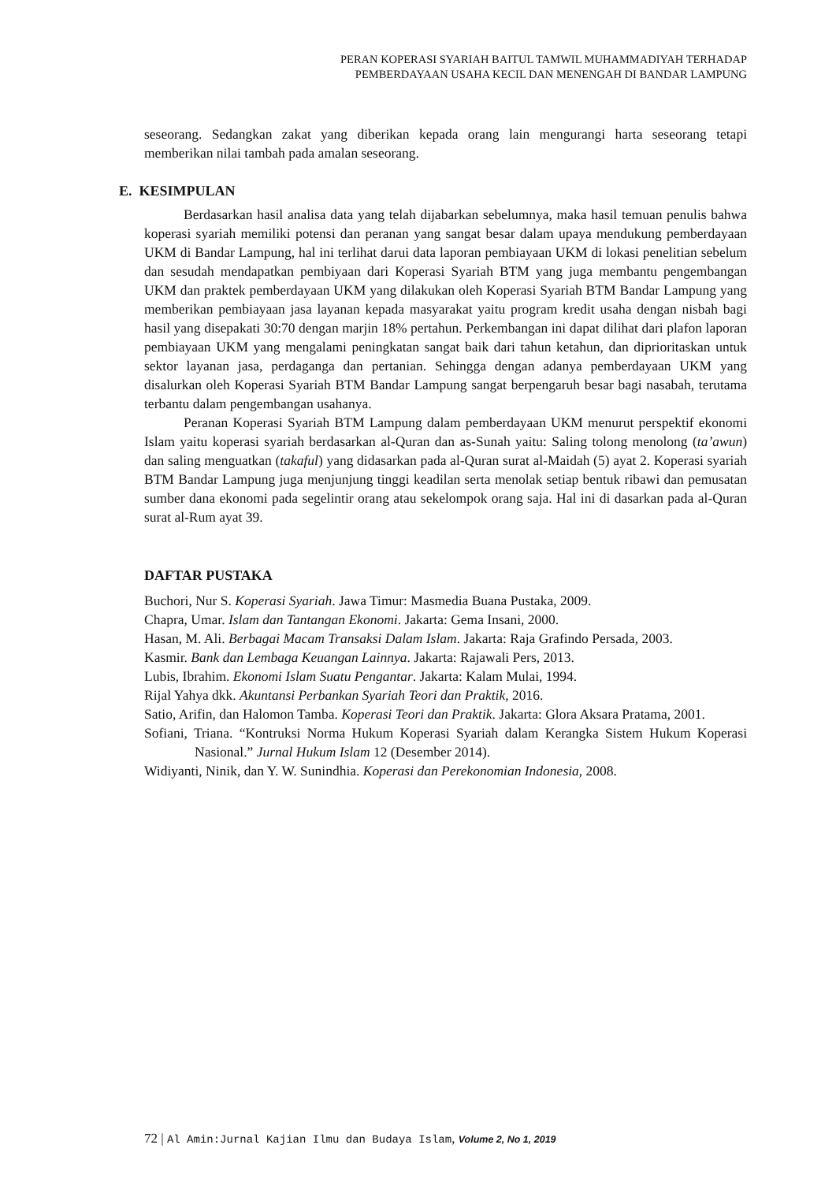PERAN KOPERASI SYARIAH BAITUL TAMWIL MUHAMMADIYAH TERHADAP
PEMBERDAYAAN USAHA KECIL DAN MENENGAH DI BANDAR LAMPUNG
seseorang. Sedangkan zakat yang diberikan kepada orang lain mengurangi harta seseorang tetapi memberikan nilai tambah pada amalan seseorang.
E. KESIMPULAN
Berdasarkan hasil analisa data yang telah dijabarkan sebelumnya, maka hasil temuan penulis bahwa koperasi syariah memiliki potensi dan peranan yang sangat besar dalam upaya mendukung pemberdayaan UKM di Bandar Lampung, hal ini terlihat darui data laporan pembiayaan UKM di lokasi penelitian sebelum dan sesudah mendapatkan pembiyaan dari Koperasi Syariah BTM yang juga membantu pengembangan UKM dan praktek pemberdayaan UKM yang dilakukan oleh Koperasi Syariah BTM Bandar Lampung yang memberikan pembiayaan jasa layanan kepada masyarakat yaitu program kredit usaha dengan nisbah bagi hasil yang disepakati 30:70 dengan marjin 18% pertahun. Perkembangan ini dapat dilihat dari plafon laporan pembiayaan UKM yang mengalami peningkatan sangat baik dari tahun ketahun, dan diprioritaskan untuk sektor layanan jasa, perdaganga dan pertanian. Sehingga dengan adanya pemberdayaan UKM yang disalurkan oleh Koperasi Syariah BTM Bandar Lampung sangat berpengaruh besar bagi nasabah, terutama terbantu dalam pengembangan usahanya.
Peranan Koperasi Syariah BTM Lampung dalam pemberdayaan UKM menurut perspektif ekonomi Islam yaitu koperasi syariah berdasarkan al-Quran dan as-Sunah yaitu: Saling tolong menolong (ta’awun) dan saling menguatkan (takaful) yang didasarkan pada al-Quran surat al-Maidah (5) ayat 2. Koperasi syariah BTM Bandar Lampung juga menjunjung tinggi keadilan serta menolak setiap bentuk ribawi dan pemusatan sumber dana ekonomi pada segelintir orang atau sekelompok orang saja. Hal ini di dasarkan pada al-Quran surat al-Rum ayat 39.
DAFTAR PUSTAKA
Buchori, Nur S. Koperasi Syariah. Jawa Timur: Masmedia Buana Pustaka, 2009.
Chapra, Umar. Islam dan Tantangan Ekonomi. Jakarta: Gema Insani, 2000.
Hasan, M. Ali. Berbagai Macam Transaksi Dalam Islam. Jakarta: Raja Grafindo Persada, 2003.
Kasmir. Bank dan Lembaga Keuangan Lainnya. Jakarta: Rajawali Pers, 2013.
Lubis, Ibrahim. Ekonomi Islam Suatu Pengantar. Jakarta: Kalam Mulai, 1994.
Rijal Yahya dkk. Akuntansi Perbankan Syariah Teori dan Praktik, 2016.
Satio, Arifin, dan Halomon Tamba. Koperasi Teori dan Praktik. Jakarta: Glora Aksara Pratama, 2001.
Sofiani, Triana. “Kontruksi Norma Hukum Koperasi Syariah dalam Kerangka Sistem Hukum Koperasi Nasional.” Jurnal Hukum Islam 12 (Desember 2014).
Widiyanti, Ninik, dan Y. W. Sunindhia. Koperasi dan Perekonomian Indonesia, 2008.
72 | Al Amin:Jurnal Kajian Ilmu dan Budaya Islam, Volume 2, No 1, 2019